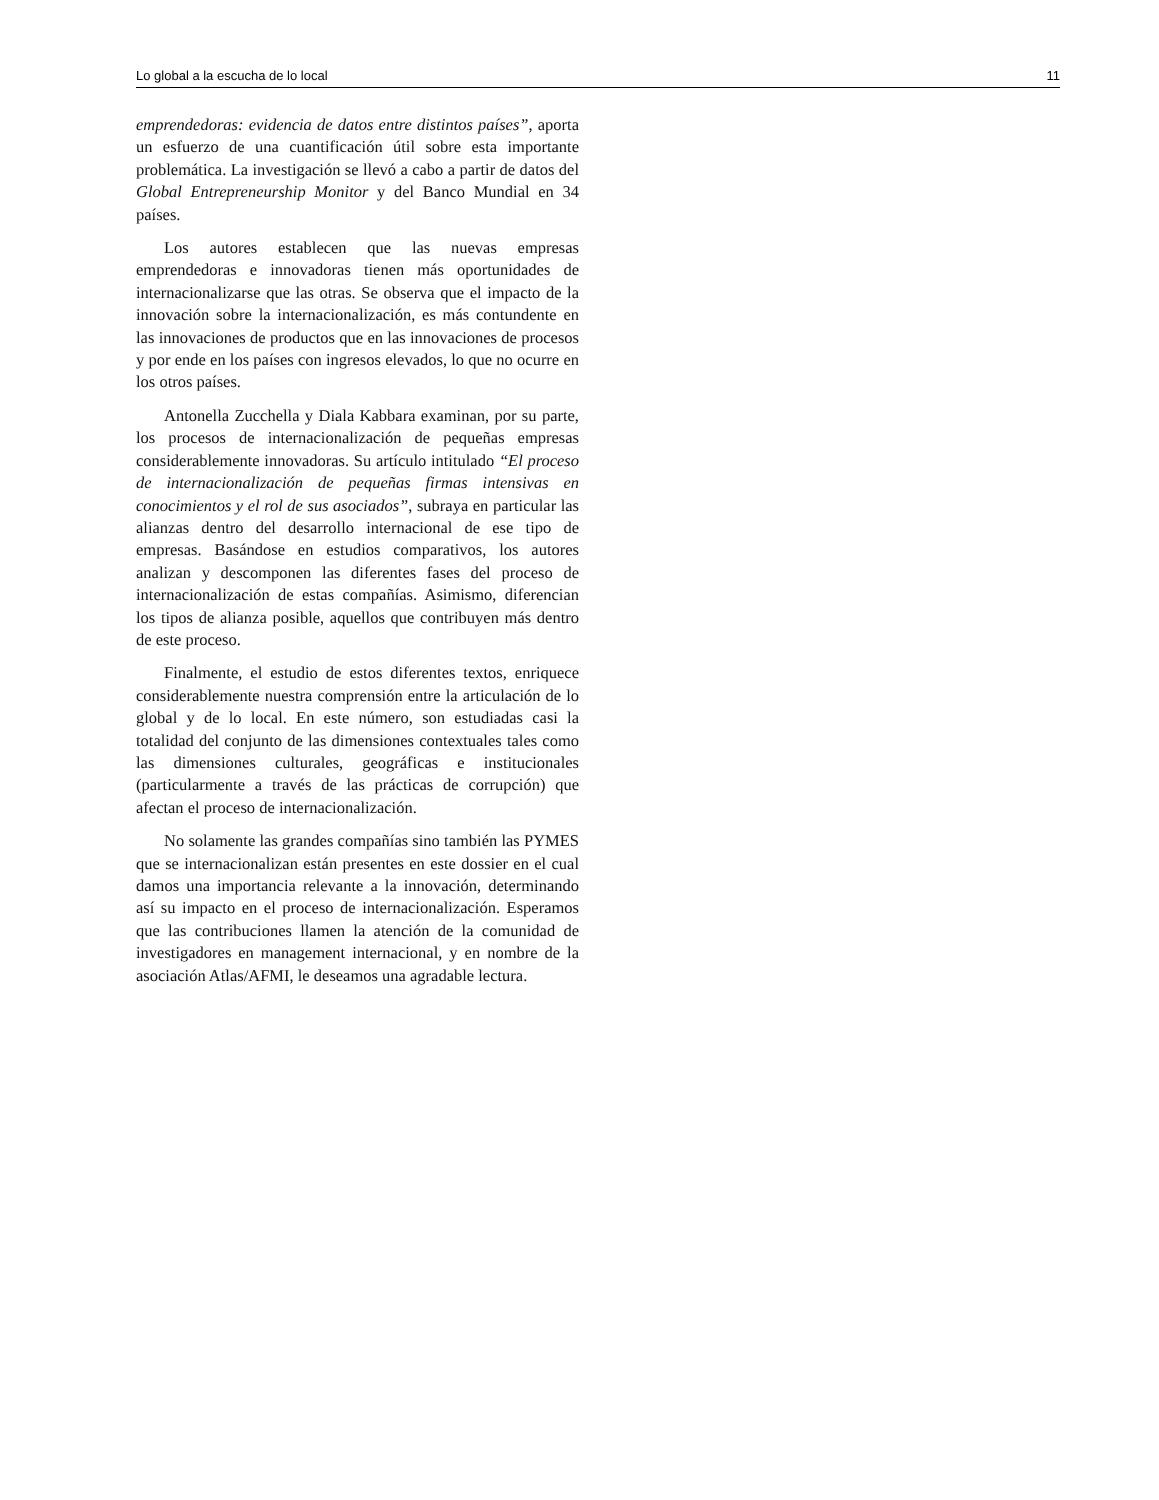Lo global a la escucha de lo local 11
emprendedoras: evidencia de datos entre distintos países”, aporta un esfuerzo de una cuantificación útil sobre esta importante problemática. La investigación se llevó a cabo a partir de datos del Global Entrepreneurship Monitor y del Banco Mundial en 34 países.
Los autores establecen que las nuevas empresas emprendedoras e innovadoras tienen más oportunidades de internacionalizarse que las otras. Se observa que el impacto de la innovación sobre la internacionalización, es más contundente en las innovaciones de productos que en las innovaciones de procesos y por ende en los países con ingresos elevados, lo que no ocurre en los otros países.
Antonella Zucchella y Diala Kabbara examinan, por su parte, los procesos de internacionalización de pequeñas empresas considerablemente innovadoras. Su artículo intitulado “El proceso de internacionalización de pequeñas firmas intensivas en conocimientos y el rol de sus asociados”, subraya en particular las alianzas dentro del desarrollo internacional de ese tipo de empresas. Basándose en estudios comparativos, los autores analizan y descomponen las diferentes fases del proceso de internacionalización de estas compañías. Asimismo, diferencian los tipos de alianza posible, aquellos que contribuyen más dentro de este proceso.
Finalmente, el estudio de estos diferentes textos, enriquece considerablemente nuestra comprensión entre la articulación de lo global y de lo local. En este número, son estudiadas casi la totalidad del conjunto de las dimensiones contextuales tales como las dimensiones culturales, geográficas e institucionales (particularmente a través de las prácticas de corrupción) que afectan el proceso de internacionalización.
No solamente las grandes compañías sino también las PYMES que se internacionalizan están presentes en este dossier en el cual damos una importancia relevante a la innovación, determinando así su impacto en el proceso de internacionalización. Esperamos que las contribuciones llamen la atención de la comunidad de investigadores en management internacional, y en nombre de la asociación Atlas/AFMI, le deseamos una agradable lectura.